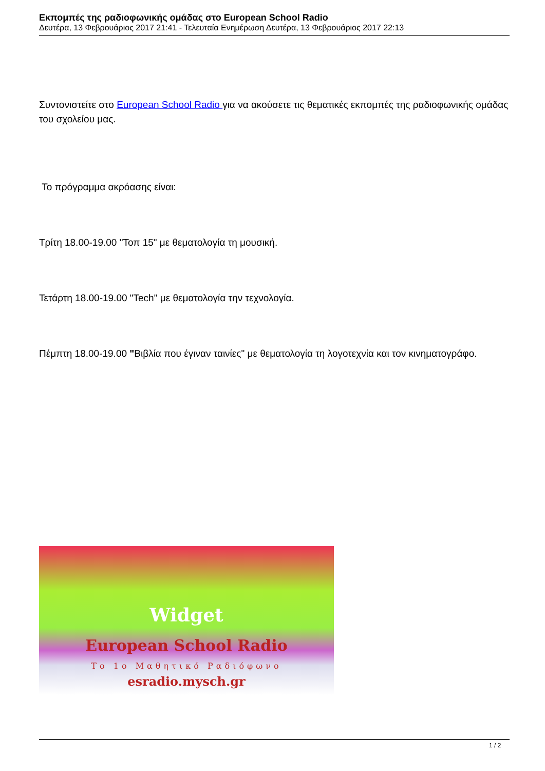Εκπομπές της ραδιοφωνικής ομάδας στο European School Radio
Δευτέρα, 13 Φεβρουάριος 2017 21:41 - Τελευταία Ενημέρωση Δευτέρα, 13 Φεβρουάριος 2017 22:13
Συντονιστείτε στο European School Radio για να ακούσετε τις θεματικές εκπομπές της ραδιοφωνικής ομάδας του σχολείου μας.
Το πρόγραμμα ακρόασης είναι:
Τρίτη 18.00-19.00 "Τοπ 15" με θεματολογία τη μουσική.
Τετάρτη 18.00-19.00 "Tech" με θεματολογία την τεχνολογία.
Πέμπτη 18.00-19.00 "Βιβλία που έγιναν ταινίες" με θεματολογία τη λογοτεχνία και τον κινηματογράφο.
Widget
European School Radio
Το 1ο Μαθητικό Ραδιόφωνο
esradio.mysch.gr
1 / 2